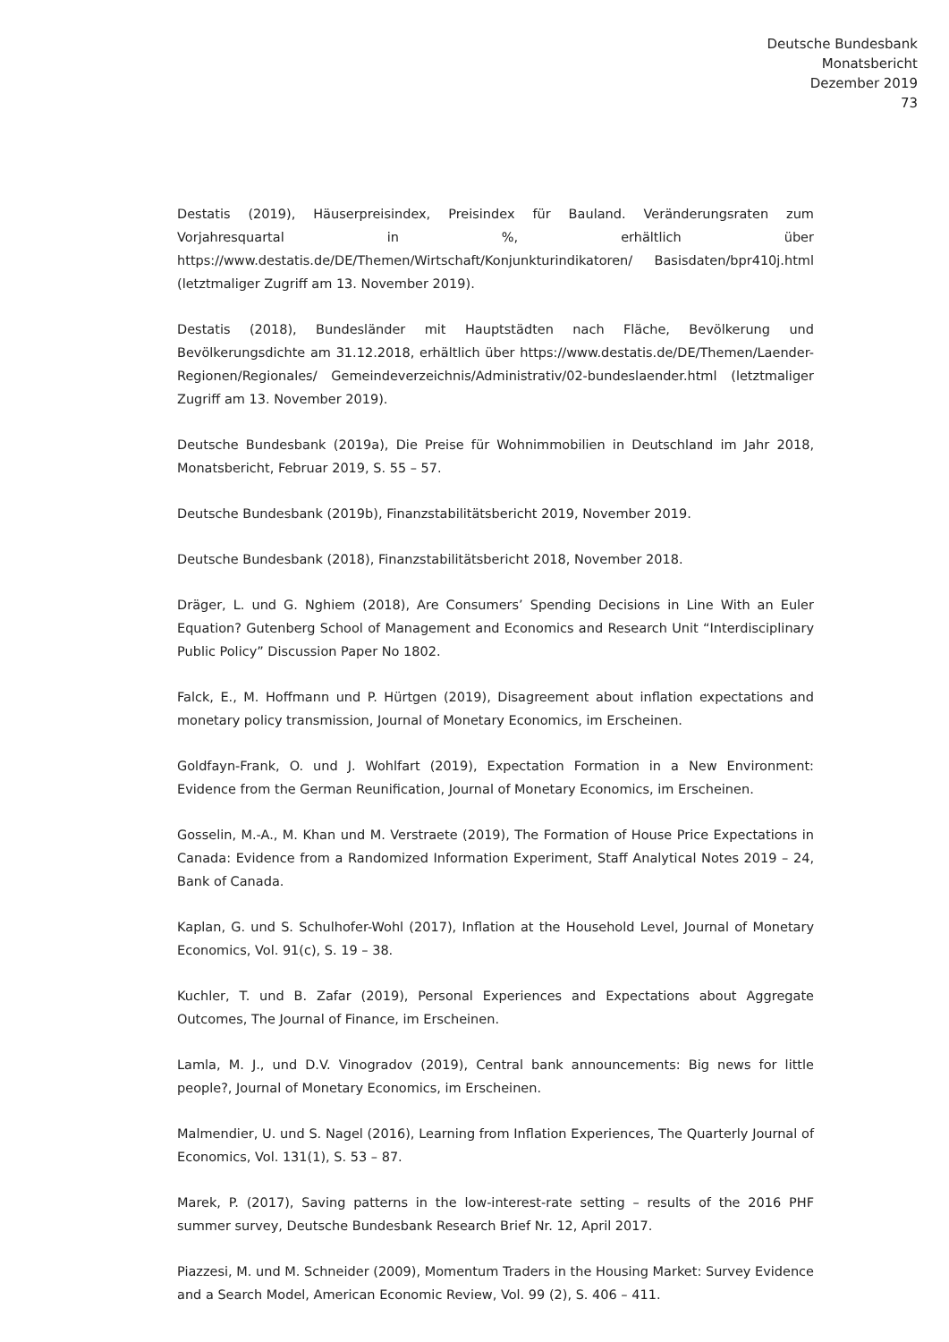Deutsche Bundesbank
Monatsbericht
Dezember 2019
73
Destatis (2019), Häuserpreisindex, Preisindex für Bauland. Veränderungsraten zum Vorjahresquartal in %, erhältlich über https://www.destatis.de/DE/Themen/Wirtschaft/Konjunkturindikatoren/ Basisdaten/bpr410j.html (letztmaliger Zugriff am 13. November 2019).
Destatis (2018), Bundesländer mit Hauptstädten nach Fläche, Bevölkerung und Bevölkerungsdichte am 31.12.2018, erhältlich über https://www.destatis.de/DE/Themen/Laender-Regionen/Regionales/ Gemeindeverzeichnis/Administrativ/02-bundeslaender.html (letztmaliger Zugriff am 13. November 2019).
Deutsche Bundesbank (2019a), Die Preise für Wohnimmobilien in Deutschland im Jahr 2018, Monatsbericht, Februar 2019, S. 55 – 57.
Deutsche Bundesbank (2019b), Finanzstabilitätsbericht 2019, November 2019.
Deutsche Bundesbank (2018), Finanzstabilitätsbericht 2018, November 2018.
Dräger, L. und G. Nghiem (2018), Are Consumers’ Spending Decisions in Line With an Euler Equation? Gutenberg School of Management and Economics and Research Unit “Interdisciplinary Public Policy” Discussion Paper No 1802.
Falck, E., M. Hoffmann und P. Hürtgen (2019), Disagreement about inflation expectations and monetary policy transmission, Journal of Monetary Economics, im Erscheinen.
Goldfayn-Frank, O. und J. Wohlfart (2019), Expectation Formation in a New Environment: Evidence from the German Reunification, Journal of Monetary Economics, im Erscheinen.
Gosselin, M.-A., M. Khan und M. Verstraete (2019), The Formation of House Price Expectations in Canada: Evidence from a Randomized Information Experiment, Staff Analytical Notes 2019 – 24, Bank of Canada.
Kaplan, G. und S. Schulhofer-Wohl (2017), Inflation at the Household Level, Journal of Monetary Economics, Vol. 91(c), S. 19 – 38.
Kuchler, T. und B. Zafar (2019), Personal Experiences and Expectations about Aggregate Outcomes, The Journal of Finance, im Erscheinen.
Lamla, M. J., und D.V. Vinogradov (2019), Central bank announcements: Big news for little people?, Journal of Monetary Economics, im Erscheinen.
Malmendier, U. und S. Nagel (2016), Learning from Inflation Experiences, The Quarterly Journal of Economics, Vol. 131(1), S. 53 – 87.
Marek, P. (2017), Saving patterns in the low-interest-rate setting – results of the 2016 PHF summer survey, Deutsche Bundesbank Research Brief Nr. 12, April 2017.
Piazzesi, M. und M. Schneider (2009), Momentum Traders in the Housing Market: Survey Evidence and a Search Model, American Economic Review, Vol. 99 (2), S. 406 – 411.